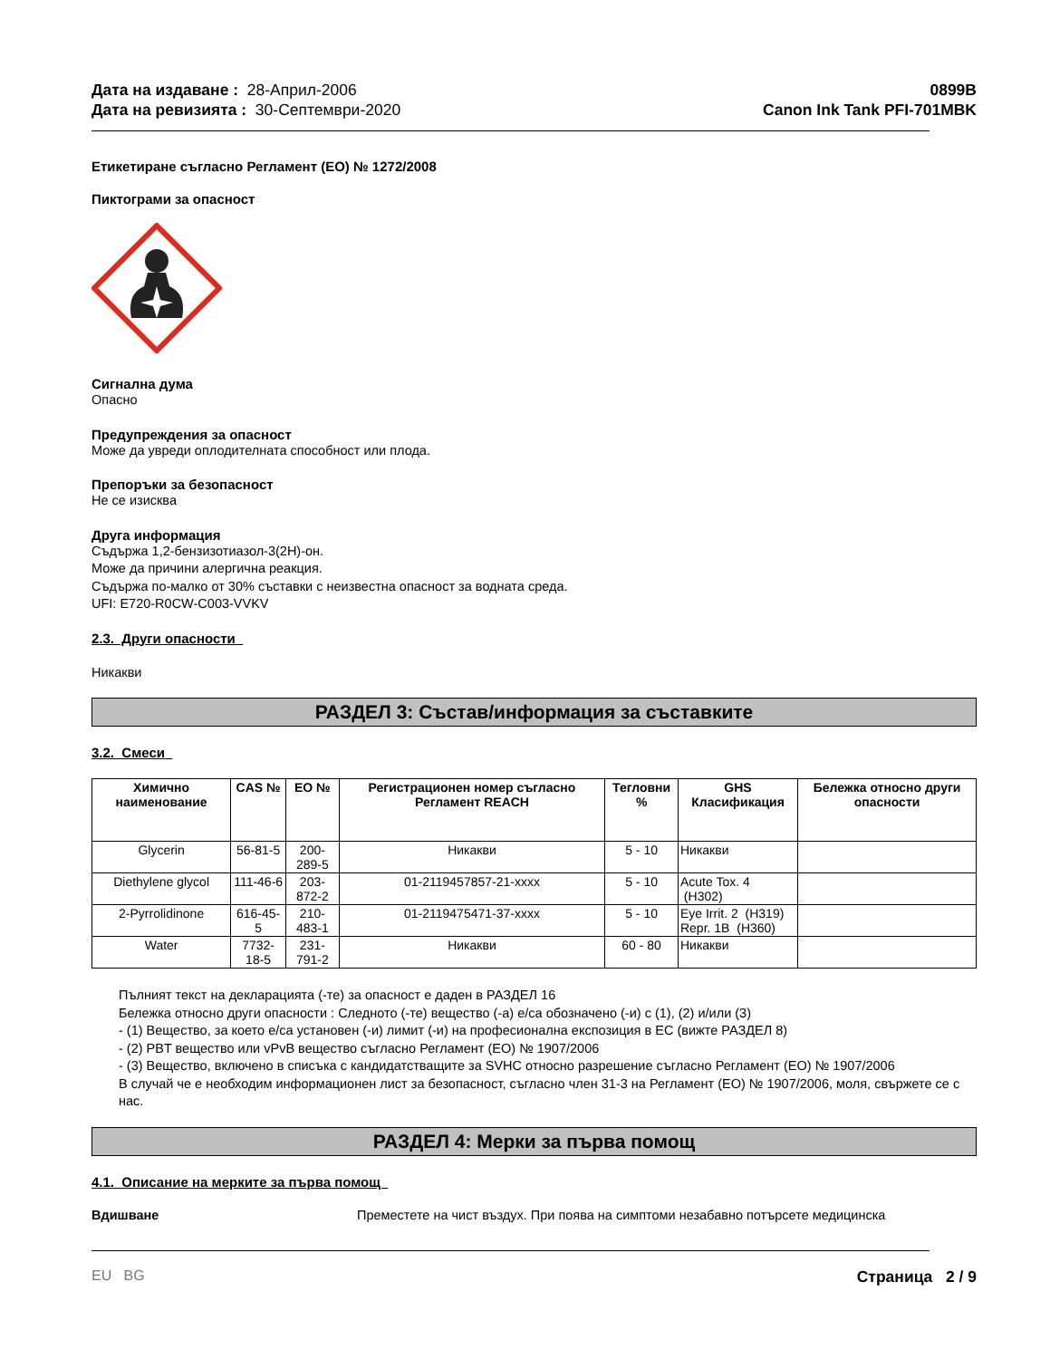Дата на издаване : 28-Април-2006
Дата на ревизията : 30-Септември-2020
0899B
Canon Ink Tank PFI-701MBK
Етикетиране съгласно Регламент (ЕО) № 1272/2008
Пиктограми за опасност
Сигнална дума
Опасно
Предупреждения за опасност
Може да увреди оплодителната способност или плода.
Препоръки за безопасност
Не се изисква
Друга информация
Съдържа 1,2-бензизотиазол-3(2H)-он.
Може да причини алергична реакция.
Съдържа по-малко от 30% съставки с неизвестна опасност за водната среда.
UFI: E720-R0CW-C003-VVKV
2.3. Други опасности
Никакви
РАЗДЕЛ 3: Състав/информация за съставките
3.2. Смеси
| Химично наименование | CAS № | ЕО № | Регистрационен номер съгласно Регламент REACH | Тегловни % | GHS Класификация | Бележка относно други опасности |
| --- | --- | --- | --- | --- | --- | --- |
| Glycerin | 56-81-5 | 200-289-5 | Никакви | 5 - 10 | Никакви | |
| Diethylene glycol | 111-46-6 | 203-872-2 | 01-2119457857-21-xxxx | 5 - 10 | Acute Tox. 4 (H302) | |
| 2-Pyrrolidinone | 616-45-5 | 210-483-1 | 01-2119475471-37-xxxx | 5 - 10 | Eye Irrit. 2 (H319) Repr. 1B (H360) | |
| Water | 7732-18-5 | 231-791-2 | Никакви | 60 - 80 | Никакви | |
Пълният текст на декларацията (-те) за опасност е даден в РАЗДЕЛ 16
Бележка относно други опасности : Следното (-те) вещество (-а) е/са обозначено (-и) с (1), (2) и/или (3)
- (1) Вещество, за което е/са установен (-и) лимит (-и) на професионална експозиция в ЕС (вижте РАЗДЕЛ 8)
- (2) PBT вещество или vPvB вещество съгласно Регламент (ЕО) № 1907/2006
- (3) Вещество, включено в списъка с кандидатстващите за SVHC относно разрешение съгласно Регламент (ЕО) № 1907/2006
В случай че е необходим информационен лист за безопасност, съгласно член 31-3 на Регламент (ЕО) № 1907/2006, моля, свържете се с нас.
РАЗДЕЛ 4: Мерки за първа помощ
4.1. Описание на мерките за първа помощ
Вдишване Преместете на чист въздух. При поява на симптоми незабавно потърсете медицинска
EU BG Страница 2 / 9